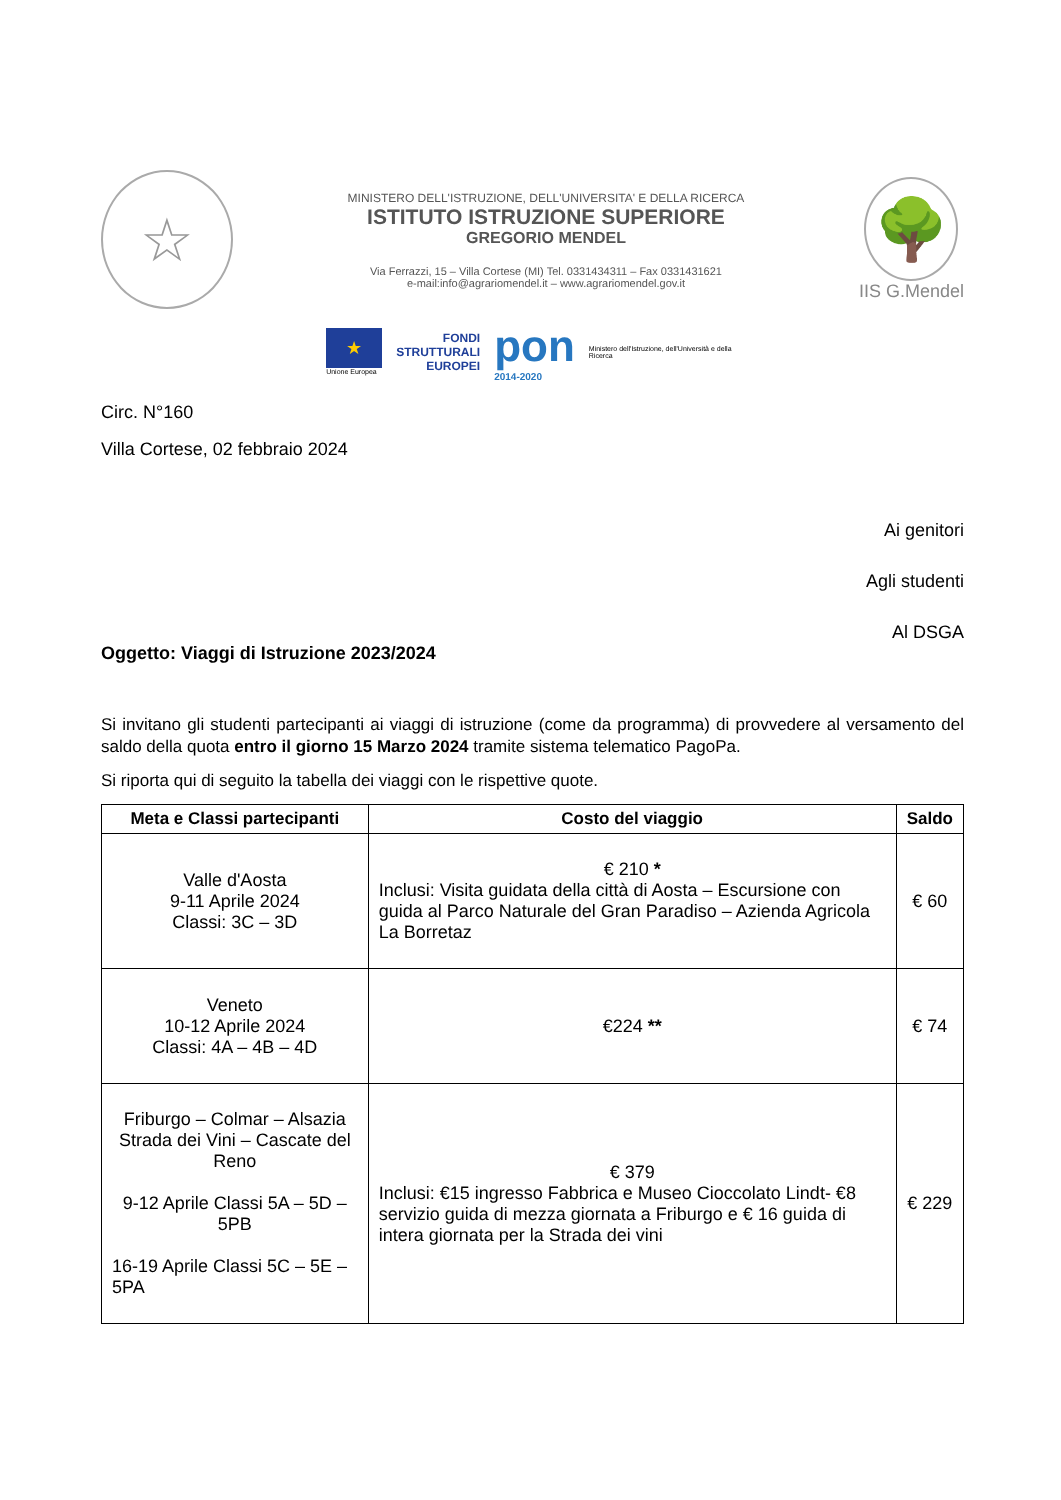☆
MINISTERO DELL'ISTRUZIONE, DELL'UNIVERSITA' E DELLA RICERCA
ISTITUTO ISTRUZIONE SUPERIORE
GREGORIO MENDEL
Via Ferrazzi, 15 – Villa Cortese (MI) Tel. 0331434311 – Fax 0331431621
e-mail:info@agrariomendel.it – www.agrariomendel.gov.it
🌳
IIS G.Mendel
★
Unione Europea
FONDI
STRUTTURALI
EUROPEI
pon
2014-2020
Ministero dell'Istruzione, dell'Università e della Ricerca
Circ. N°160
Villa Cortese, 02 febbraio 2024
Ai genitori
Agli studenti
Al DSGA
Oggetto: Viaggi di Istruzione 2023/2024
Si invitano gli studenti partecipanti ai viaggi di istruzione (come da programma) di provvedere al versamento del saldo della quota entro il giorno 15 Marzo 2024 tramite sistema telematico PagoPa.
Si riporta qui di seguito la tabella dei viaggi con le rispettive quote.
| Meta e Classi partecipanti | Costo del viaggio | Saldo |
| --- | --- | --- |
| Valle d'Aosta 9-11 Aprile 2024 Classi: 3C – 3D | € 210 * Inclusi: Visita guidata della città di Aosta – Escursione con guida al Parco Naturale del Gran Paradiso – Azienda Agricola La Borretaz | € 60 |
| Veneto 10-12 Aprile 2024 Classi: 4A – 4B – 4D | €224 ** | € 74 |
| Friburgo – Colmar – Alsazia Strada dei Vini – Cascate del Reno 9-12 Aprile Classi 5A – 5D – 5PB 16-19 Aprile Classi 5C – 5E – 5PA | € 379 Inclusi: €15 ingresso Fabbrica e Museo Cioccolato Lindt- €8 servizio guida di mezza giornata a Friburgo e € 16 guida di intera giornata per la Strada dei vini | € 229 |